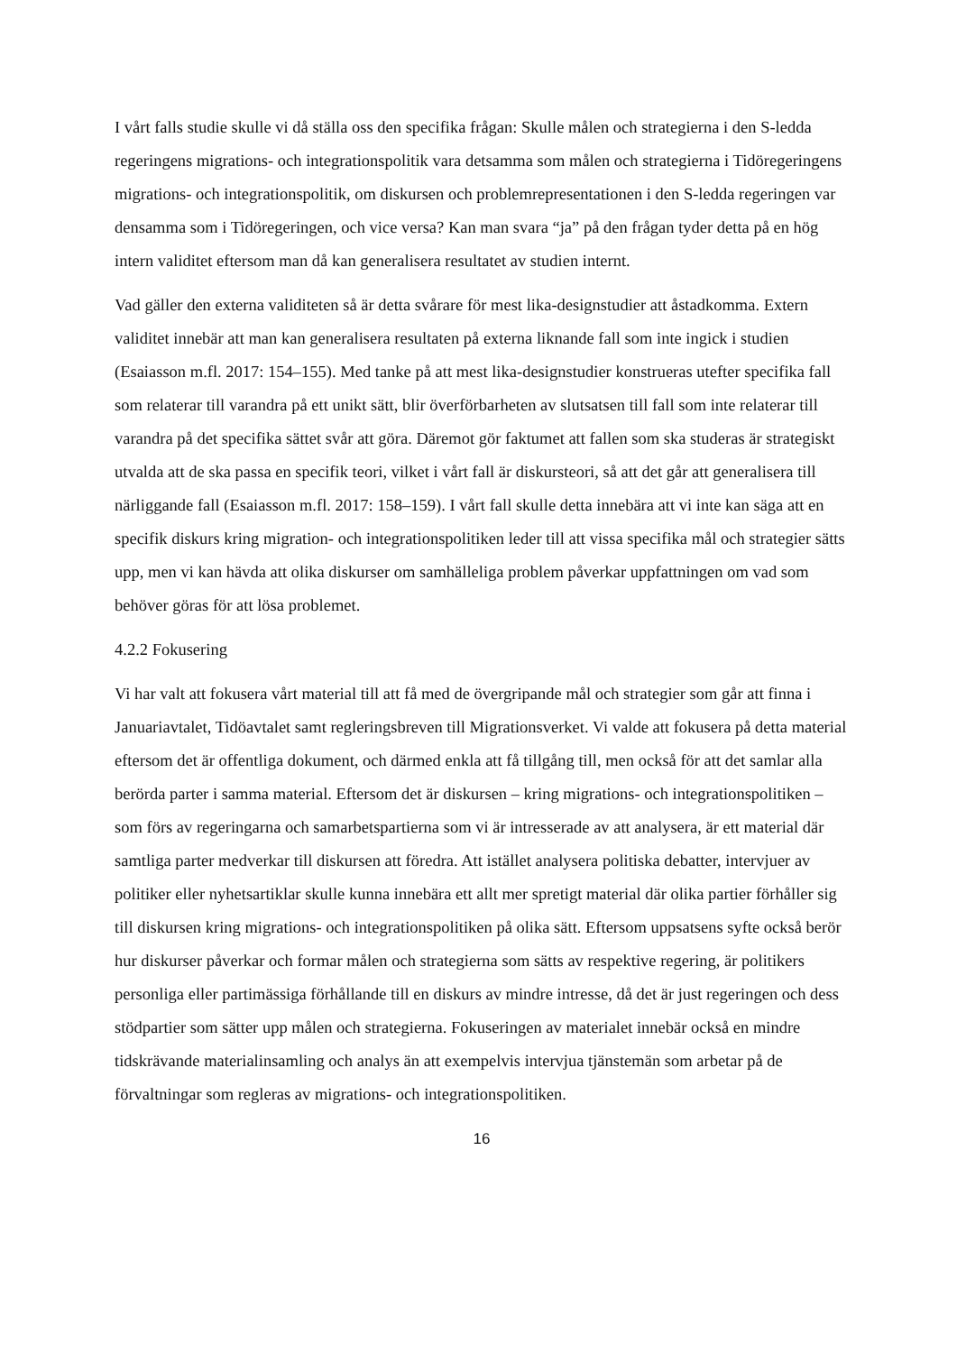I vårt falls studie skulle vi då ställa oss den specifika frågan: Skulle målen och strategierna i den S-ledda regeringens migrations- och integrationspolitik vara detsamma som målen och strategierna i Tidöregeringens migrations- och integrationspolitik, om diskursen och problemrepresentationen i den S-ledda regeringen var densamma som i Tidöregeringen, och vice versa? Kan man svara “ja” på den frågan tyder detta på en hög intern validitet eftersom man då kan generalisera resultatet av studien internt.
Vad gäller den externa validiteten så är detta svårare för mest lika-designstudier att åstadkomma. Extern validitet innebär att man kan generalisera resultaten på externa liknande fall som inte ingick i studien (Esaiasson m.fl. 2017: 154–155). Med tanke på att mest lika-designstudier konstrueras utefter specifika fall som relaterar till varandra på ett unikt sätt, blir överförbarheten av slutsatsen till fall som inte relaterar till varandra på det specifika sättet svår att göra. Däremot gör faktumet att fallen som ska studeras är strategiskt utvalda att de ska passa en specifik teori, vilket i vårt fall är diskursteori, så att det går att generalisera till närliggande fall (Esaiasson m.fl. 2017: 158–159). I vårt fall skulle detta innebära att vi inte kan säga att en specifik diskurs kring migration- och integrationspolitiken leder till att vissa specifika mål och strategier sätts upp, men vi kan hävda att olika diskurser om samhälleliga problem påverkar uppfattningen om vad som behöver göras för att lösa problemet.
4.2.2 Fokusering
Vi har valt att fokusera vårt material till att få med de övergripande mål och strategier som går att finna i Januariavtalet, Tidöavtalet samt regleringsbreven till Migrationsverket. Vi valde att fokusera på detta material eftersom det är offentliga dokument, och därmed enkla att få tillgång till, men också för att det samlar alla berörda parter i samma material. Eftersom det är diskursen – kring migrations- och integrationspolitiken – som förs av regeringarna och samarbetspartierna som vi är intresserade av att analysera, är ett material där samtliga parter medverkar till diskursen att föredra. Att istället analysera politiska debatter, intervjuer av politiker eller nyhetsartiklar skulle kunna innebära ett allt mer spretigt material där olika partier förhåller sig till diskursen kring migrations- och integrationspolitiken på olika sätt. Eftersom uppsatsens syfte också berör hur diskurser påverkar och formar målen och strategierna som sätts av respektive regering, är politikers personliga eller partimässiga förhållande till en diskurs av mindre intresse, då det är just regeringen och dess stödpartier som sätter upp målen och strategierna. Fokuseringen av materialet innebär också en mindre tidskrävande materialinsamling och analys än att exempelvis intervjua tjänstemän som arbetar på de förvaltningar som regleras av migrations- och integrationspolitiken.
16